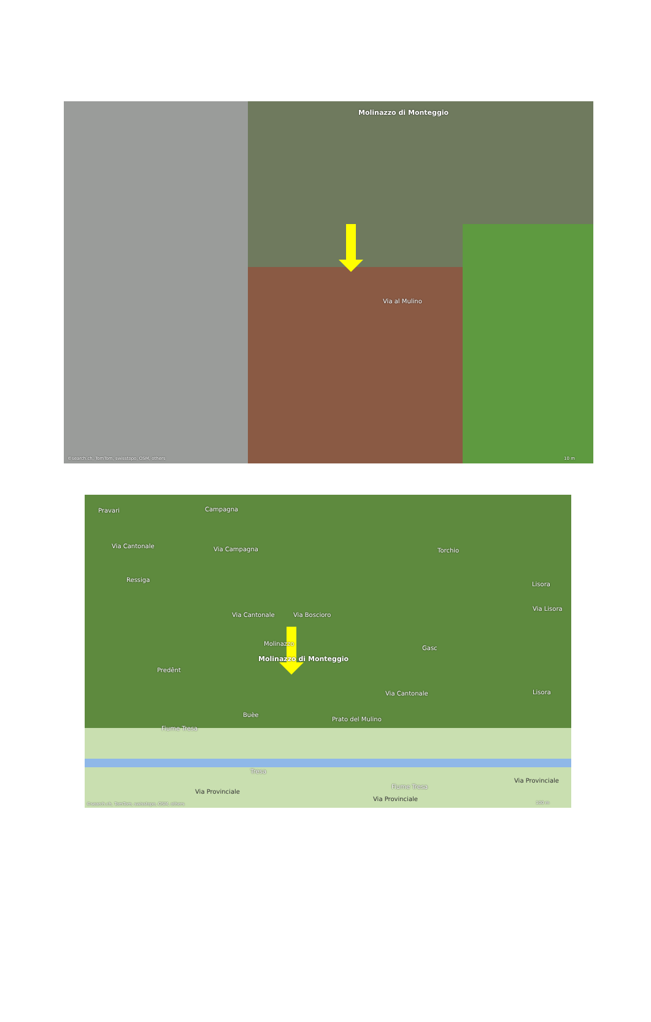Molinazzo di Monteggio
Via al Mulino
©search.ch, TomTom, swisstopo, OSM, others 10 m
Pravari Campagna
Via Cantonale Via Campagna Torchio
Ressiga
Via Cantonale Via Boscioro
Via Lisora
Lisora
Molinazzo
Molinazzo di Monteggio
Gasc
Predênt
Via Cantonale Lisora
Buèe
Prato del Mulino
Fiume Tresa
Tresa
Fiume Tresa
Via Provinciale
Via Provinciale
Via Provinciale
©search.ch, TomTom, swisstopo, OSM, others 100 m